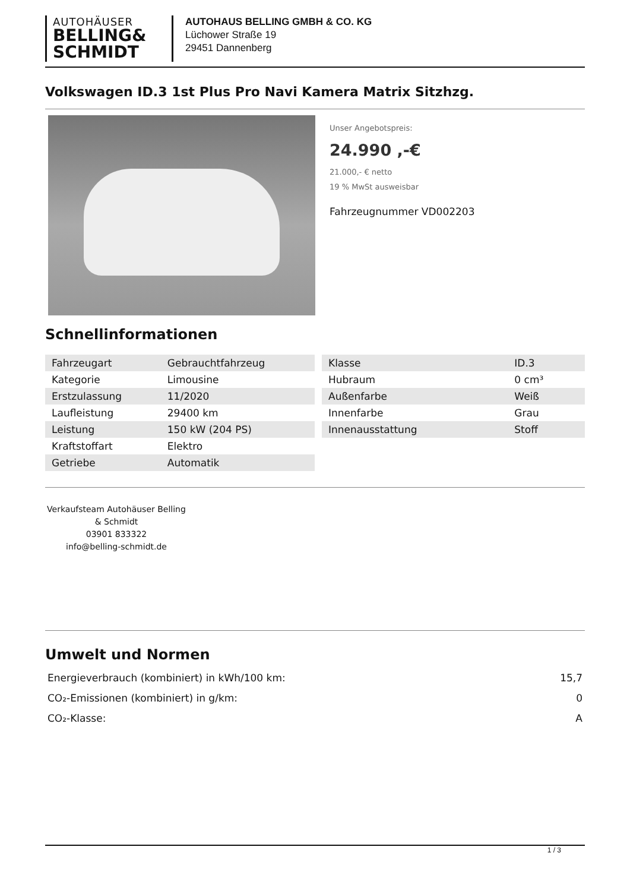AUTOHÄUSER
BELLING&
SCHMIDT
AUTOHAUS BELLING GMBH & CO. KG
Lüchower Straße 19
29451 Dannenberg
Volkswagen ID.3 1st Plus Pro Navi Kamera Matrix Sitzhzg.
Unser Angebotspreis:
24.990 ,-€
21.000,- € netto
19 % MwSt ausweisbar
Fahrzeugnummer VD002203
Schnellinformationen
| Fahrzeugart | Gebrauchtfahrzeug |
| Kategorie | Limousine |
| Erstzulassung | 11/2020 |
| Laufleistung | 29400 km |
| Leistung | 150 kW (204 PS) |
| Kraftstoffart | Elektro |
| Getriebe | Automatik |
| Klasse | ID.3 |
| Hubraum | 0 cm³ |
| Außenfarbe | Weiß |
| Innenfarbe | Grau |
| Innenausstattung | Stoff |
Verkaufsteam Autohäuser Belling & Schmidt
03901 833322
info@belling-schmidt.de
Umwelt und Normen
| Energieverbrauch (kombiniert) in kWh/100 km: | 15,7 |
| CO₂-Emissionen (kombiniert) in g/km: | 0 |
| CO₂-Klasse: | A |
1 / 3